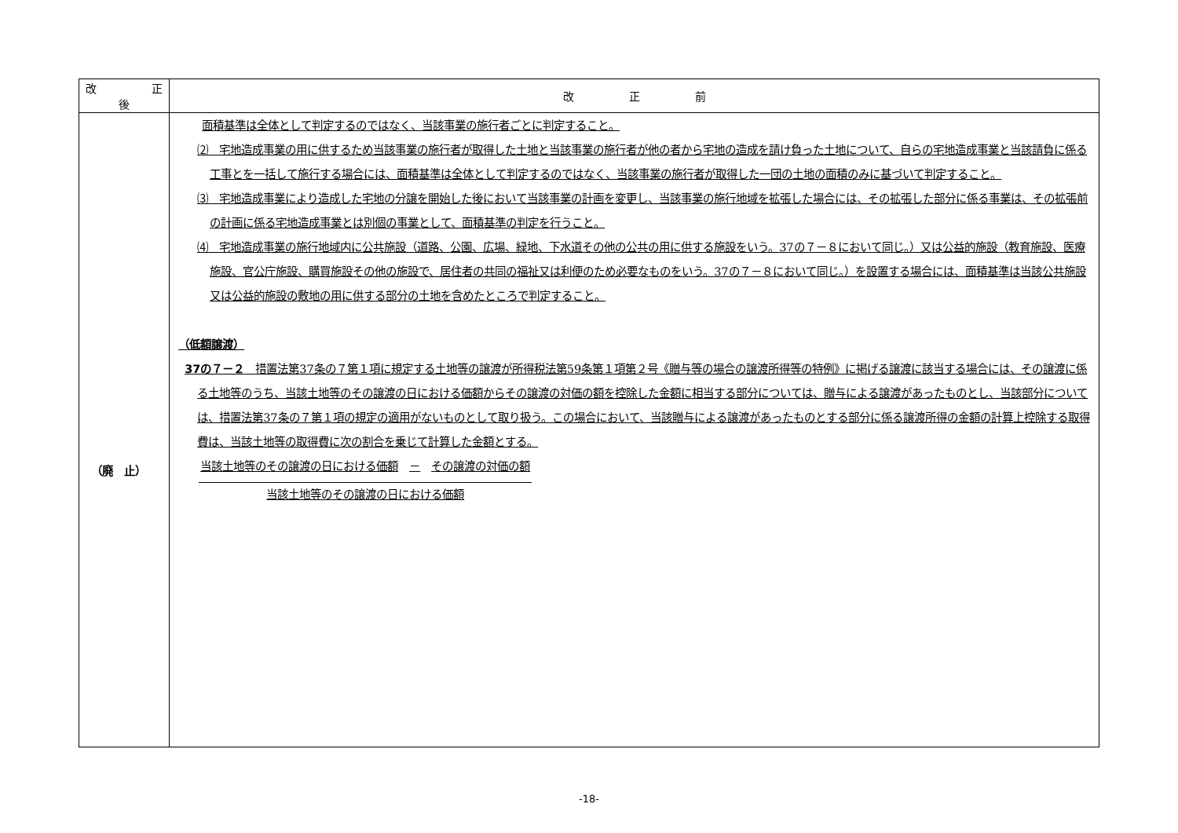| 改 正 後 | 改 正 前 |
| --- | --- |
| （廃 止） | 面積基準は全体として判定するのではなく、当該事業の施行者ごとに判定すること。 ⑵ 宅地造成事業の用に供するため当該事業の施行者が取得した土地と当該事業の施行者が他の者から宅地の造成を請け負った土地について、自らの宅地造成事業と当該請負に係る工事とを一括して施行する場合には、面積基準は全体として判定するのではなく、当該事業の施行者が取得した一団の土地の面積のみに基づいて判定すること。 ⑶ 宅地造成事業により造成した宅地の分譲を開始した後において当該事業の計画を変更し、当該事業の施行地域を拡張した場合には、その拡張した部分に係る事業は、その拡張前の計画に係る宅地造成事業とは別個の事業として、面積基準の判定を行うこと。 ⑷ 宅地造成事業の施行地域内に公共施設（道路、公園、広場、緑地、下水道その他の公共の用に供する施設をいう。37の７－８において同じ。）又は公益的施設（教育施設、医療施設、官公庁施設、購買施設その他の施設で、居住者の共同の福祉又は利便のため必要なものをいう。37の７－８において同じ。）を設置する場合には、面積基準は当該公共施設又は公益的施設の敷地の用に供する部分の土地を含めたところで判定すること。 （低額譲渡） 37の７－２ 措置法第37条の７第１項に規定する土地等の譲渡が所得税法第59条第１項第２号《贈与等の場合の譲渡所得等の特例》に掲げる譲渡に該当する場合には、その譲渡に係る土地等のうち、当該土地等のその譲渡の日における価額からその譲渡の対価の額を控除した金額に相当する部分については、贈与による譲渡があったものとし、当該部分については、措置法第37条の７第１項の規定の適用がないものとして取り扱う。この場合において、当該贈与による譲渡があったものとする部分に係る譲渡所得の金額の計算上控除する取得費は、当該土地等の取得費に次の割合を乗じて計算した金額とする。 当該土地等のその譲渡の日における価額 － その譲渡の対価の額 当該土地等のその譲渡の日における価額 |
-18-